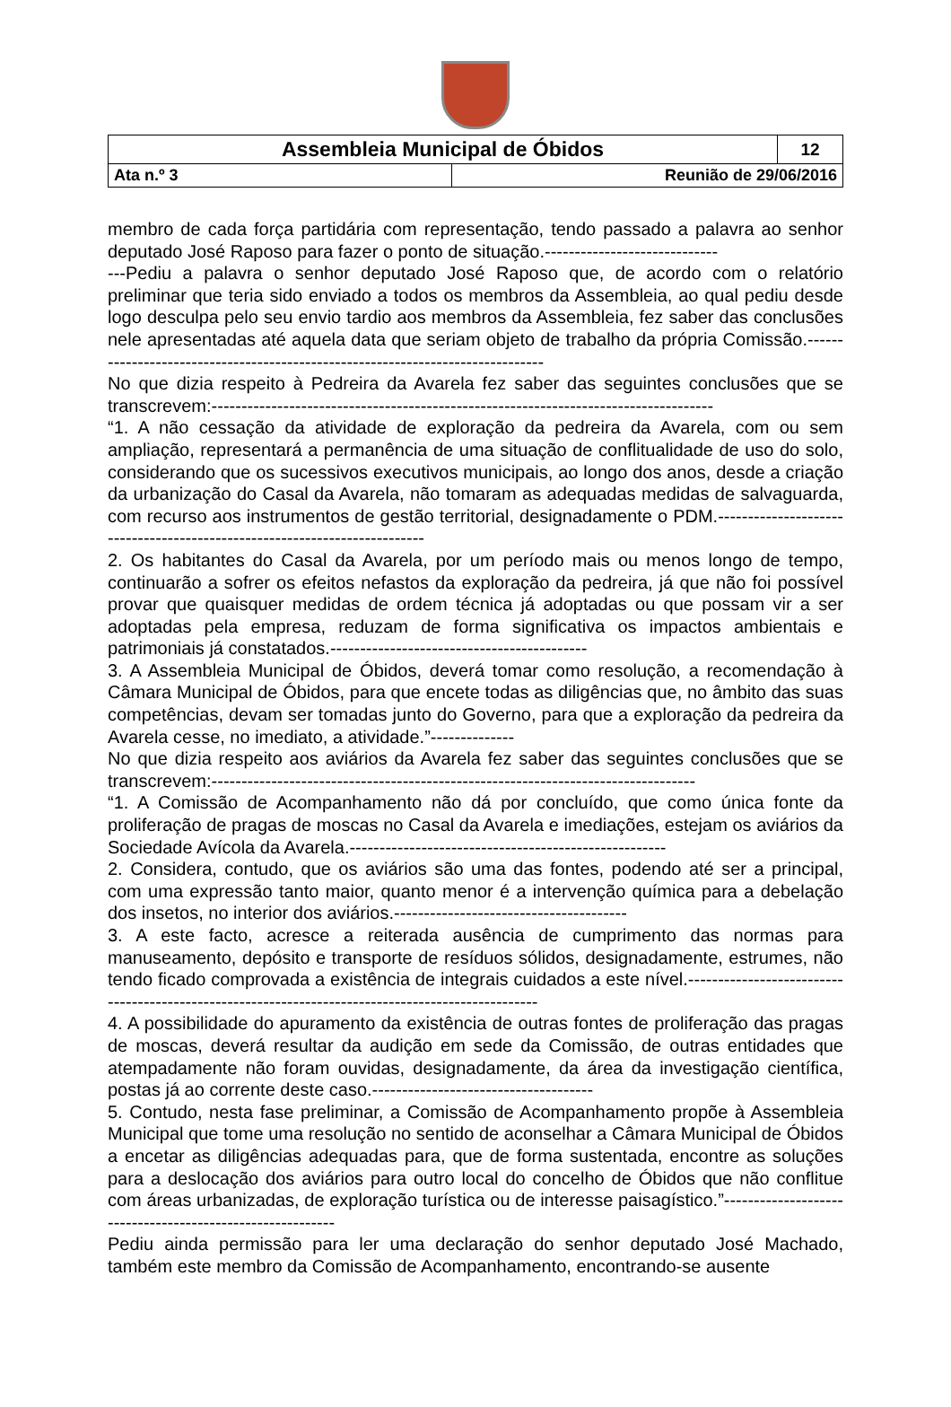| Assembleia Municipal de Óbidos | | 12 |
| Ata n.º 3 | Reunião de 29/06/2016 | |
membro de cada força partidária com representação, tendo passado a palavra ao senhor deputado José Raposo para fazer o ponto de situação.-----------------------------
---Pediu a palavra o senhor deputado José Raposo que, de acordo com o relatório preliminar que teria sido enviado a todos os membros da Assembleia, ao qual pediu desde logo desculpa pelo seu envio tardio aos membros da Assembleia, fez saber das conclusões nele apresentadas até aquela data que seriam objeto de trabalho da própria Comissão.-------------------------------------------------------------------------------
No que dizia respeito à Pedreira da Avarela fez saber das seguintes conclusões que se transcrevem:------------------------------------------------------------------------------------
“1. A não cessação da atividade de exploração da pedreira da Avarela, com ou sem ampliação, representará a permanência de uma situação de conflitualidade de uso do solo, considerando que os sucessivos executivos municipais, ao longo dos anos, desde a criação da urbanização do Casal da Avarela, não tomaram as adequadas medidas de salvaguarda, com recurso aos instrumentos de gestão territorial, designadamente o PDM.--------------------------------------------------------------------------
2. Os habitantes do Casal da Avarela, por um período mais ou menos longo de tempo, continuarão a sofrer os efeitos nefastos da exploração da pedreira, já que não foi possível provar que quaisquer medidas de ordem técnica já adoptadas ou que possam vir a ser adoptadas pela empresa, reduzam de forma significativa os impactos ambientais e patrimoniais já constatados.-------------------------------------------
3. A Assembleia Municipal de Óbidos, deverá tomar como resolução, a recomendação à Câmara Municipal de Óbidos, para que encete todas as diligências que, no âmbito das suas competências, devam ser tomadas junto do Governo, para que a exploração da pedreira da Avarela cesse, no imediato, a atividade.”--------------
No que dizia respeito aos aviários da Avarela fez saber das seguintes conclusões que se transcrevem:---------------------------------------------------------------------------------
“1. A Comissão de Acompanhamento não dá por concluído, que como única fonte da proliferação de pragas de moscas no Casal da Avarela e imediações, estejam os aviários da Sociedade Avícola da Avarela.-----------------------------------------------------
2. Considera, contudo, que os aviários são uma das fontes, podendo até ser a principal, com uma expressão tanto maior, quanto menor é a intervenção química para a debelação dos insetos, no interior dos aviários.---------------------------------------
3. A este facto, acresce a reiterada ausência de cumprimento das normas para manuseamento, depósito e transporte de resíduos sólidos, designadamente, estrumes, não tendo ficado comprovada a existência de integrais cuidados a este nível.--------------------------------------------------------------------------------------------------
4. A possibilidade do apuramento da existência de outras fontes de proliferação das pragas de moscas, deverá resultar da audição em sede da Comissão, de outras entidades que atempadamente não foram ouvidas, designadamente, da área da investigação científica, postas já ao corrente deste caso.-------------------------------------
5. Contudo, nesta fase preliminar, a Comissão de Acompanhamento propõe à Assembleia Municipal que tome uma resolução no sentido de aconselhar a Câmara Municipal de Óbidos a encetar as diligências adequadas para, que de forma sustentada, encontre as soluções para a deslocação dos aviários para outro local do concelho de Óbidos que não conflitue com áreas urbanizadas, de exploração turística ou de interesse paisagístico.”----------------------------------------------------------
Pediu ainda permissão para ler uma declaração do senhor deputado José Machado, também este membro da Comissão de Acompanhamento, encontrando-se ausente